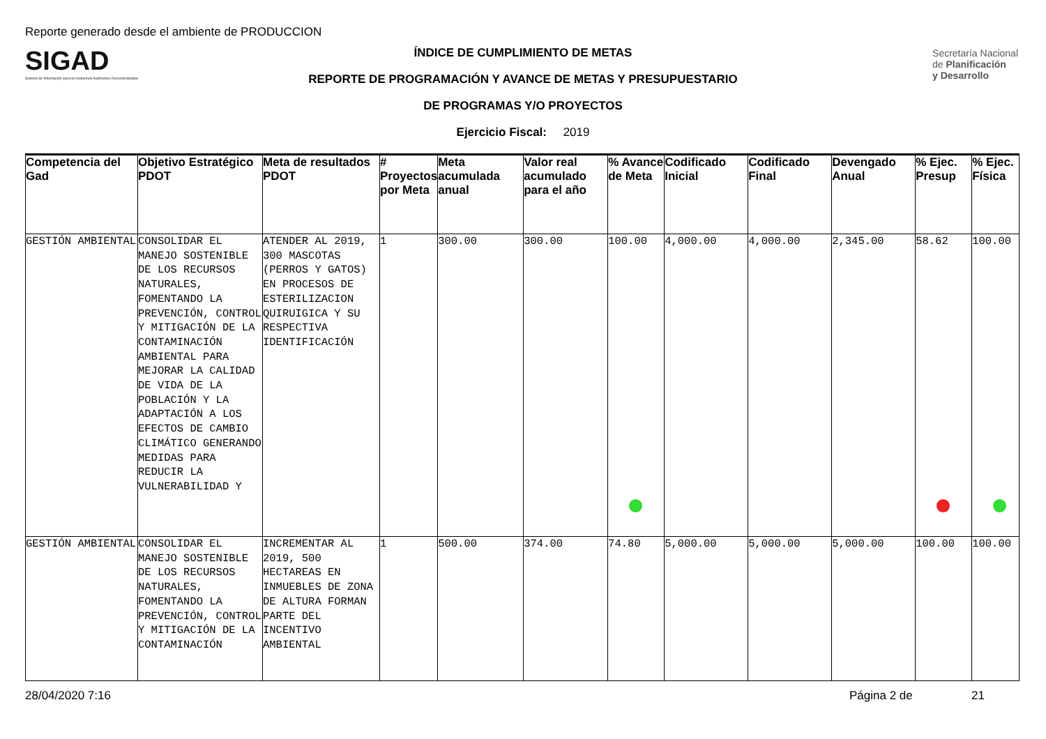Reporte generado desde el ambiente de PRODUCCION
SIGAD
Sistema de Información para los Gobiernos Autónomos Descentralizados
ÍNDICE DE CUMPLIMIENTO DE METAS
REPORTE DE PROGRAMACIÓN Y AVANCE DE METAS Y PRESUPUESTARIO
DE PROGRAMAS Y/O PROYECTOS
Ejercicio Fiscal: 2019
Secretaría Nacional
de Planificación
y Desarrollo
| Competencia del Gad | Objetivo Estratégico PDOT | Meta de resultados PDOT | # Proyectos por Meta | Meta acumulada anual | Valor real acumulado para el año | % Avance de Meta | Codificado Inicial | Codificado Final | Devengado Anual | % Ejec. Presup | % Ejec. Física |
| --- | --- | --- | --- | --- | --- | --- | --- | --- | --- | --- | --- |
| GESTIÓN AMBIENTAL | CONSOLIDAR EL MANEJO SOSTENIBLE DE LOS RECURSOS NATURALES, FOMENTANDO LA PREVENCIÓN, CONTROL Y MITIGACIÓN DE LA CONTAMINACIÓN AMBIENTAL PARA MEJORAR LA CALIDAD DE VIDA DE LA POBLACIÓN Y LA ADAPTACIÓN A LOS EFECTOS DE CAMBIO CLIMÁTICO GENERANDO MEDIDAS PARA REDUCIR LA VULNERABILIDAD Y | ATENDER AL 2019, 300 MASCOTAS (PERROS Y GATOS) EN PROCESOS DE ESTERILIZACION QUIRUIGICA Y SU RESPECTIVA IDENTIFICACIÓN | 1 | 300.00 | 300.00 | 100.00 | 4,000.00 | 4,000.00 | 2,345.00 | 58.62 | 100.00 |
| GESTIÓN AMBIENTAL | CONSOLIDAR EL MANEJO SOSTENIBLE DE LOS RECURSOS NATURALES, FOMENTANDO LA PREVENCIÓN, CONTROL Y MITIGACIÓN DE LA CONTAMINACIÓN | INCREMENTAR AL 2019, 500 HECTAREAS EN INMUEBLES DE ZONA DE ALTURA FORMAN PARTE DEL INCENTIVO AMBIENTAL | 1 | 500.00 | 374.00 | 74.80 | 5,000.00 | 5,000.00 | 5,000.00 | 100.00 | 100.00 |
28/04/2020 7:16 Página 2 de 21